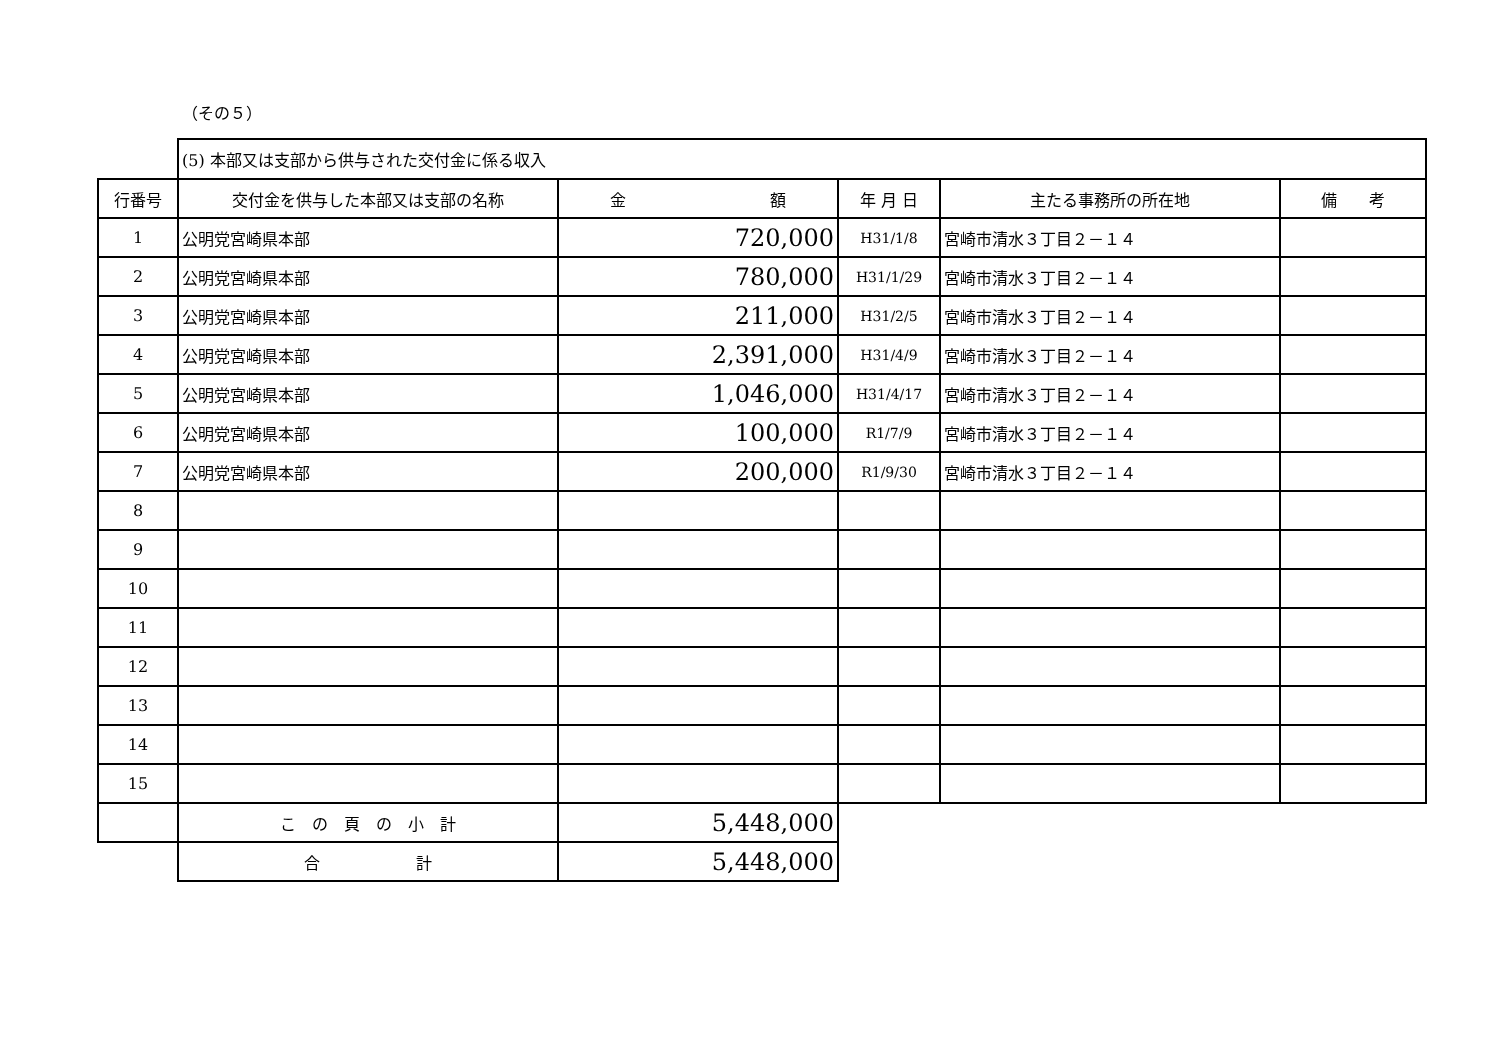（その５）
| | (5) 本部又は支部から供与された交付金に係る収入 | | | | |
| 行番号 | 交付金を供与した本部又は支部の名称 | 金 額 | 年 月 日 | 主たる事務所の所在地 | 備 考 |
| 1 | 公明党宮崎県本部 | 720,000 | H31/1/8 | 宮崎市清水３丁目２－１４ | |
| 2 | 公明党宮崎県本部 | 780,000 | H31/1/29 | 宮崎市清水３丁目２－１４ | |
| 3 | 公明党宮崎県本部 | 211,000 | H31/2/5 | 宮崎市清水３丁目２－１４ | |
| 4 | 公明党宮崎県本部 | 2,391,000 | H31/4/9 | 宮崎市清水３丁目２－１４ | |
| 5 | 公明党宮崎県本部 | 1,046,000 | H31/4/17 | 宮崎市清水３丁目２－１４ | |
| 6 | 公明党宮崎県本部 | 100,000 | R1/7/9 | 宮崎市清水３丁目２－１４ | |
| 7 | 公明党宮崎県本部 | 200,000 | R1/9/30 | 宮崎市清水３丁目２－１４ | |
| 8 | | | | | |
| 9 | | | | | |
| 10 | | | | | |
| 11 | | | | | |
| 12 | | | | | |
| 13 | | | | | |
| 14 | | | | | |
| 15 | | | | | |
| | こ の 頁 の 小 計 | 5,448,000 | | | |
| | 合 計 | 5,448,000 | | | |